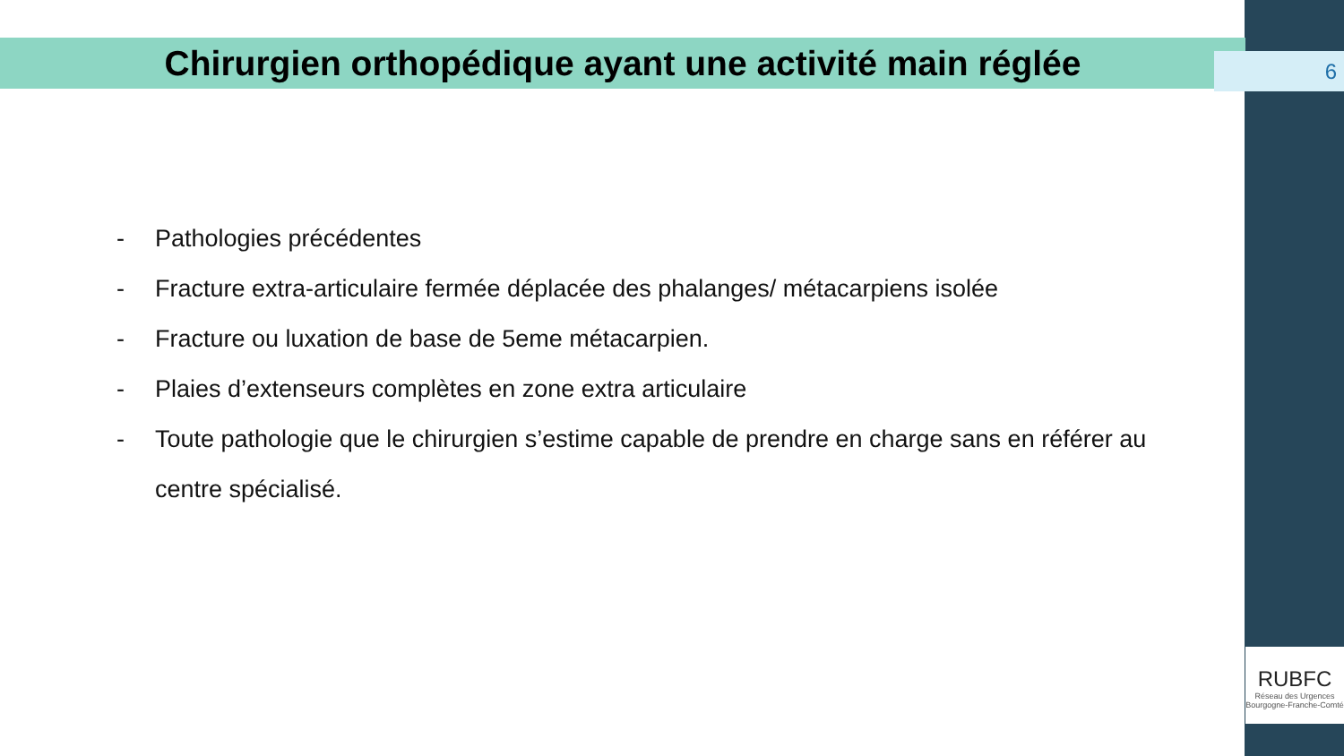Chirurgien orthopédique ayant une activité main réglée
6
- Pathologies précédentes
- Fracture extra-articulaire fermée déplacée des phalanges/ métacarpiens isolée
- Fracture ou luxation de base de 5eme métacarpien.
- Plaies d’extenseurs complètes en zone extra articulaire
- Toute pathologie que le chirurgien s’estime capable de prendre en charge sans en référer au centre spécialisé.
RUBFC
Réseau des Urgences
Bourgogne-Franche-Comté